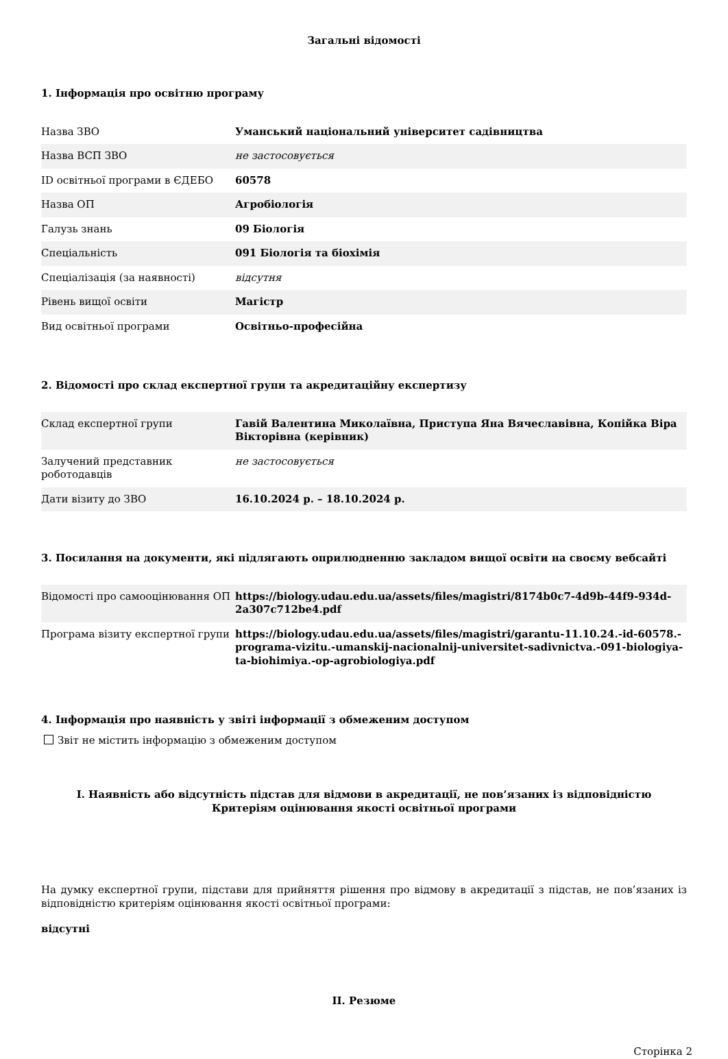Загальні відомості
1. Інформація про освітню програму
| Назва ЗВО | Уманський національний університет садівництва |
| Назва ВСП ЗВО | не застосовується |
| ID освітньої програми в ЄДЕБО | 60578 |
| Назва ОП | Агробіологія |
| Галузь знань | 09 Біологія |
| Спеціальність | 091 Біологія та біохімія |
| Спеціалізація (за наявності) | відсутня |
| Рівень вищої освіти | Магістр |
| Вид освітньої програми | Освітньо-професійна |
2. Відомості про склад експертної групи та акредитаційну експертизу
| Склад експертної групи | Гавій Валентина Миколаївна, Приступа Яна Вячеславівна, Копійка Віра Вікторівна (керівник) |
| Залучений представник роботодавців | не застосовується |
| Дати візиту до ЗВО | 16.10.2024 р. – 18.10.2024 р. |
3. Посилання на документи, які підлягають оприлюдненню закладом вищої освіти на своєму вебсайті
| Відомості про самооцінювання ОП | https://biology.udau.edu.ua/assets/files/magistri/8174b0c7-4d9b-44f9-934d-2a307c712be4.pdf |
| Програма візиту експертної групи | https://biology.udau.edu.ua/assets/files/magistri/garantu-11.10.24.-id-60578.-programa-vizitu.-umanskij-nacionalnij-universitet-sadivnictva.-091-biologiya-ta-biohimiya.-op-agrobiologiya.pdf |
4. Інформація про наявність у звіті інформації з обмеженим доступом
Звіт не містить інформацію з обмеженим доступом
I. Наявність або відсутність підстав для відмови в акредитації, не пов’язаних із відповідністю
Критеріям оцінювання якості освітньої програми
На думку експертної групи, підстави для прийняття рішення про відмову в акредитації з підстав, не пов’язаних із відповідністю критеріям оцінювання якості освітньої програми:
відсутні
II. Резюме
Сторінка 2